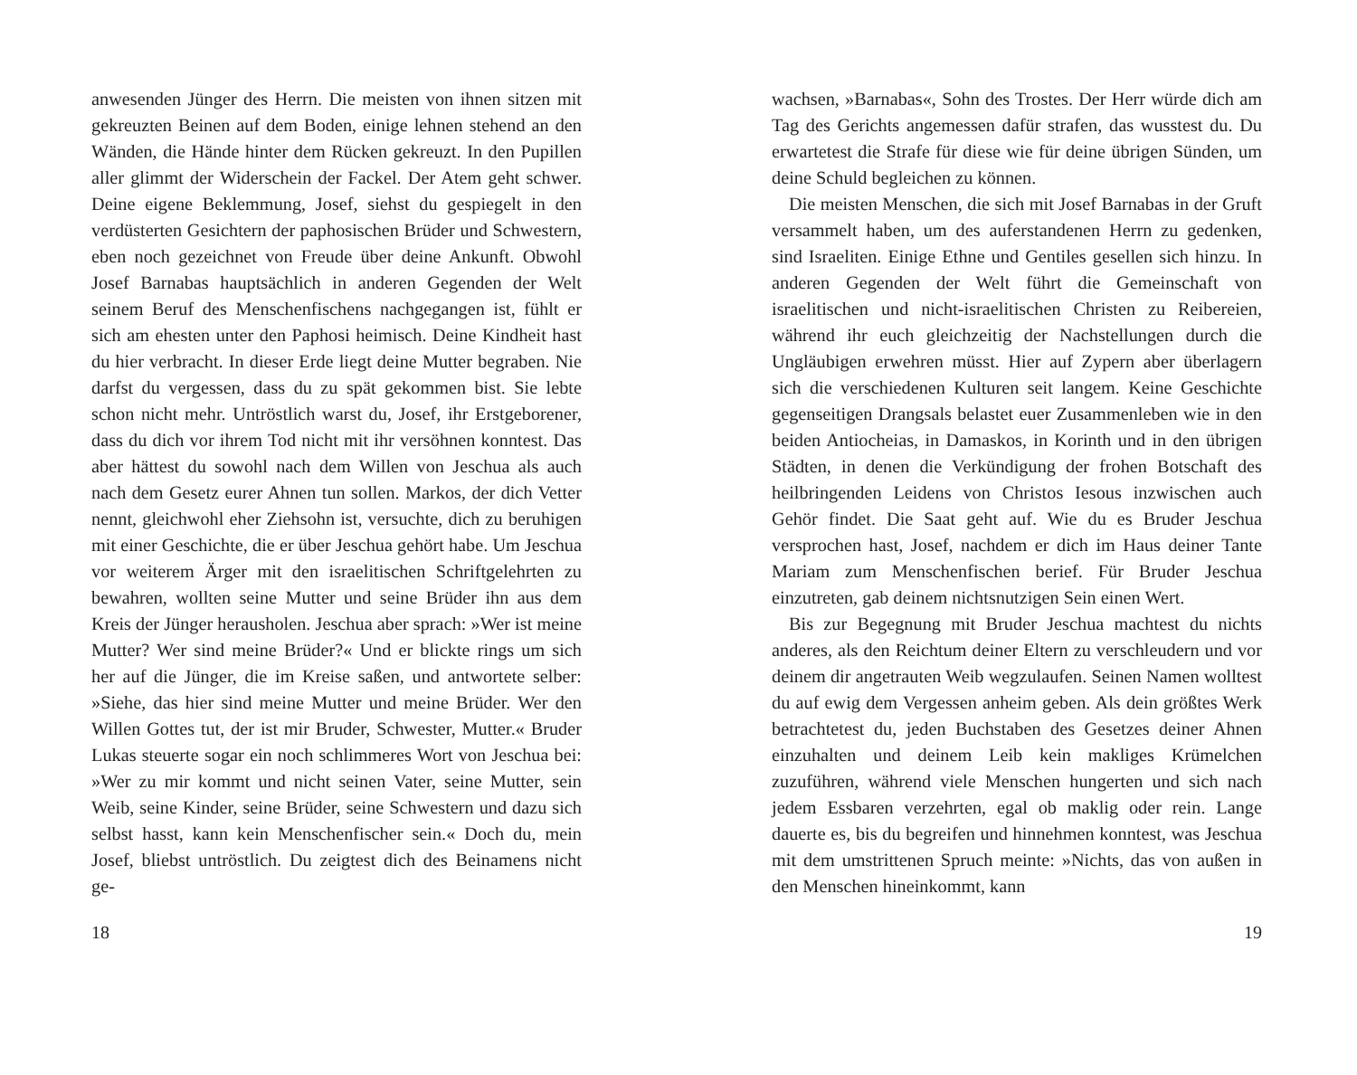anwesenden Jünger des Herrn. Die meisten von ihnen sitzen mit gekreuzten Beinen auf dem Boden, einige lehnen stehend an den Wänden, die Hände hinter dem Rücken gekreuzt. In den Pupillen aller glimmt der Widerschein der Fackel. Der Atem geht schwer. Deine eigene Beklemmung, Josef, siehst du gespiegelt in den verdüsterten Gesichtern der paphosischen Brüder und Schwestern, eben noch gezeichnet von Freude über deine Ankunft. Obwohl Josef Barnabas hauptsächlich in anderen Gegenden der Welt seinem Beruf des Menschenfischens nachgegangen ist, fühlt er sich am ehesten unter den Paphosi heimisch. Deine Kindheit hast du hier verbracht. In dieser Erde liegt deine Mutter begraben. Nie darfst du vergessen, dass du zu spät gekommen bist. Sie lebte schon nicht mehr. Untröstlich warst du, Josef, ihr Erstgeborener, dass du dich vor ihrem Tod nicht mit ihr versöhnen konntest. Das aber hättest du sowohl nach dem Willen von Jeschua als auch nach dem Gesetz eurer Ahnen tun sollen. Markos, der dich Vetter nennt, gleichwohl eher Ziehsohn ist, versuchte, dich zu beruhigen mit einer Geschichte, die er über Jeschua gehört habe. Um Jeschua vor weiterem Ärger mit den israelitischen Schriftgelehrten zu bewahren, wollten seine Mutter und seine Brüder ihn aus dem Kreis der Jünger herausholen. Jeschua aber sprach: »Wer ist meine Mutter? Wer sind meine Brüder?« Und er blickte rings um sich her auf die Jünger, die im Kreise saßen, und antwortete selber: »Siehe, das hier sind meine Mutter und meine Brüder. Wer den Willen Gottes tut, der ist mir Bruder, Schwester, Mutter.« Bruder Lukas steuerte sogar ein noch schlimmeres Wort von Jeschua bei: »Wer zu mir kommt und nicht seinen Vater, seine Mutter, sein Weib, seine Kinder, seine Brüder, seine Schwestern und dazu sich selbst hasst, kann kein Menschenfischer sein.« Doch du, mein Josef, bliebst untröstlich. Du zeigtest dich des Beinamens nicht ge-
18
wachsen, »Barnabas«, Sohn des Trostes. Der Herr würde dich am Tag des Gerichts angemessen dafür strafen, das wusstest du. Du erwartetest die Strafe für diese wie für deine übrigen Sünden, um deine Schuld begleichen zu können.
Die meisten Menschen, die sich mit Josef Barnabas in der Gruft versammelt haben, um des auferstandenen Herrn zu gedenken, sind Israeliten. Einige Ethne und Gentiles gesellen sich hinzu. In anderen Gegenden der Welt führt die Gemeinschaft von israelitischen und nicht-israelitischen Christen zu Reibereien, während ihr euch gleichzeitig der Nachstellungen durch die Ungläubigen erwehren müsst. Hier auf Zypern aber überlagern sich die verschiedenen Kulturen seit langem. Keine Geschichte gegenseitigen Drangsals belastet euer Zusammenleben wie in den beiden Antiocheias, in Damaskos, in Korinth und in den übrigen Städten, in denen die Verkündigung der frohen Botschaft des heilbringenden Leidens von Christos Iesous inzwischen auch Gehör findet. Die Saat geht auf. Wie du es Bruder Jeschua versprochen hast, Josef, nachdem er dich im Haus deiner Tante Mariam zum Menschenfischen berief. Für Bruder Jeschua einzutreten, gab deinem nichtsnutzigen Sein einen Wert.
Bis zur Begegnung mit Bruder Jeschua machtest du nichts anderes, als den Reichtum deiner Eltern zu verschleudern und vor deinem dir angetrauten Weib wegzulaufen. Seinen Namen wolltest du auf ewig dem Vergessen anheim geben. Als dein größtes Werk betrachtetest du, jeden Buchstaben des Gesetzes deiner Ahnen einzuhalten und deinem Leib kein makliges Krümelchen zuzuführen, während viele Menschen hungerten und sich nach jedem Essbaren verzehrten, egal ob maklig oder rein. Lange dauerte es, bis du begreifen und hinnehmen konntest, was Jeschua mit dem umstrittenen Spruch meinte: »Nichts, das von außen in den Menschen hineinkommt, kann
19